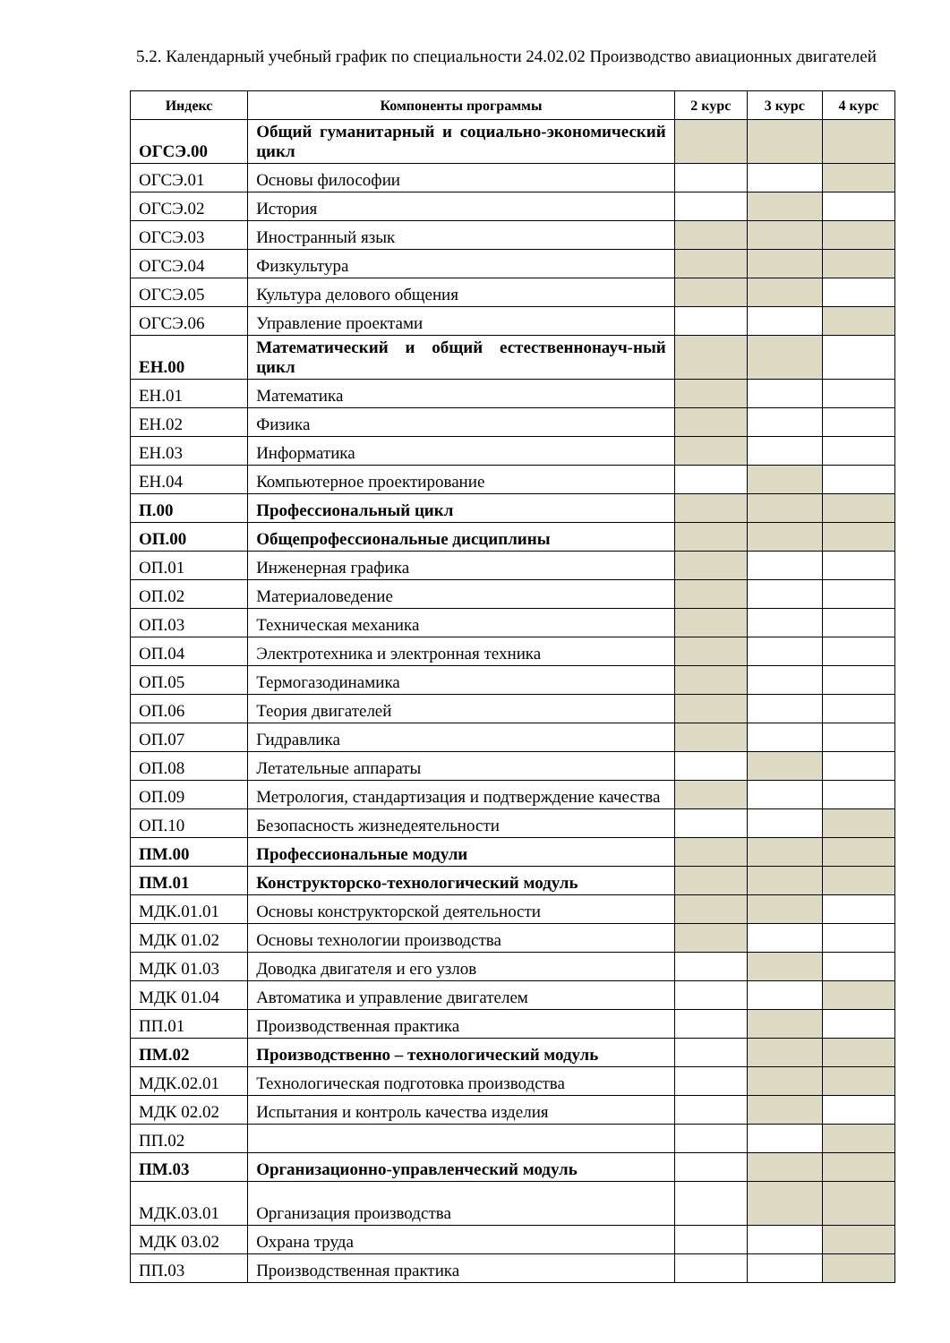5.2. Календарный учебный график по специальности 24.02.02 Производство авиационных двигателей
| Индекс | Компоненты программы | 2 курс | 3 курс | 4 курс |
| --- | --- | --- | --- | --- |
| ОГСЭ.00 | Общий гуманитарный и социально-экономический цикл | | | |
| ОГСЭ.01 | Основы философии | | | |
| ОГСЭ.02 | История | | | |
| ОГСЭ.03 | Иностранный язык | | | |
| ОГСЭ.04 | Физкультура | | | |
| ОГСЭ.05 | Культура делового общения | | | |
| ОГСЭ.06 | Управление проектами | | | |
| ЕН.00 | Математический и общий естественнонауч-ный цикл | | | |
| ЕН.01 | Математика | | | |
| ЕН.02 | Физика | | | |
| ЕН.03 | Информатика | | | |
| ЕН.04 | Компьютерное проектирование | | | |
| П.00 | Профессиональный цикл | | | |
| ОП.00 | Общепрофессиональные дисциплины | | | |
| ОП.01 | Инженерная графика | | | |
| ОП.02 | Материаловедение | | | |
| ОП.03 | Техническая механика | | | |
| ОП.04 | Электротехника и электронная техника | | | |
| ОП.05 | Термогазодинамика | | | |
| ОП.06 | Теория двигателей | | | |
| ОП.07 | Гидравлика | | | |
| ОП.08 | Летательные аппараты | | | |
| ОП.09 | Метрология, стандартизация и подтверждение качества | | | |
| ОП.10 | Безопасность жизнедеятельности | | | |
| ПМ.00 | Профессиональные модули | | | |
| ПМ.01 | Конструкторско-технологический модуль | | | |
| МДК.01.01 | Основы конструкторской деятельности | | | |
| МДК 01.02 | Основы технологии производства | | | |
| МДК 01.03 | Доводка двигателя и его узлов | | | |
| МДК 01.04 | Автоматика и управление двигателем | | | |
| ПП.01 | Производственная практика | | | |
| ПМ.02 | Производственно – технологический модуль | | | |
| МДК.02.01 | Технологическая подготовка производства | | | |
| МДК 02.02 | Испытания и контроль качества изделия | | | |
| ПП.02 | | | | |
| ПМ.03 | Организационно-управленческий модуль | | | |
| МДК.03.01 | Организация производства | | | |
| МДК 03.02 | Охрана труда | | | |
| ПП.03 | Производственная практика | | | |